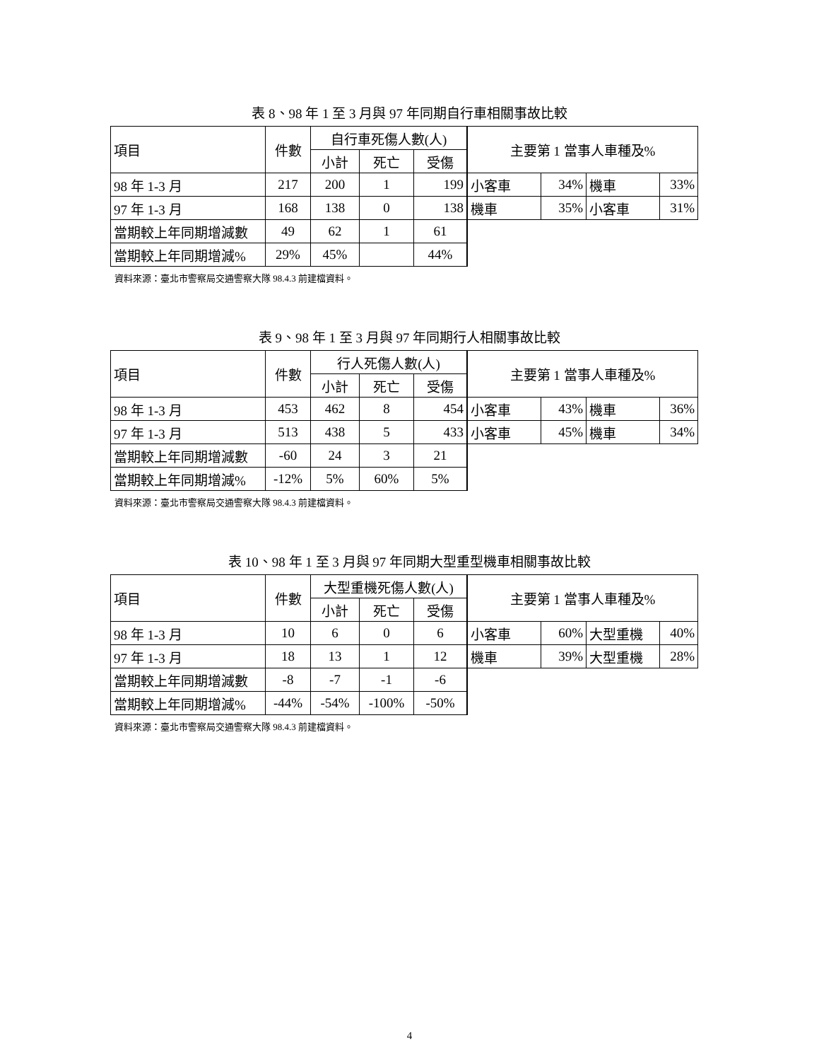表 8、98 年 1 至 3 月與 97 年同期自行車相關事故比較
| 項目 | 件數 | 自行車死傷人數(人) | | | 主要第 1 當事人車種及% | | | |
| --- | --- | --- | --- | --- | --- | --- | --- | --- |
| | | 小計 | 死亡 | 受傷 | | | | |
| 98 年 1-3 月 | 217 | 200 | 1 | 199 | 小客車 | 34% | 機車 | 33% |
| 97 年 1-3 月 | 168 | 138 | 0 | 138 | 機車 | 35% | 小客車 | 31% |
| 當期較上年同期增減數 | 49 | 62 | 1 | 61 | | | | |
| 當期較上年同期增減% | 29% | 45% | | 44% | | | | |
資料來源：臺北市警察局交通警察大隊 98.4.3 前建檔資料。
表 9、98 年 1 至 3 月與 97 年同期行人相關事故比較
| 項目 | 件數 | 行人死傷人數(人) | | | 主要第 1 當事人車種及% | | | |
| --- | --- | --- | --- | --- | --- | --- | --- | --- |
| | | 小計 | 死亡 | 受傷 | | | | |
| 98 年 1-3 月 | 453 | 462 | 8 | 454 | 小客車 | 43% | 機車 | 36% |
| 97 年 1-3 月 | 513 | 438 | 5 | 433 | 小客車 | 45% | 機車 | 34% |
| 當期較上年同期增減數 | -60 | 24 | 3 | 21 | | | | |
| 當期較上年同期增減% | -12% | 5% | 60% | 5% | | | | |
資料來源：臺北市警察局交通警察大隊 98.4.3 前建檔資料。
表 10、98 年 1 至 3 月與 97 年同期大型重型機車相關事故比較
| 項目 | 件數 | 大型重機死傷人數(人) | | | 主要第 1 當事人車種及% | | | |
| --- | --- | --- | --- | --- | --- | --- | --- | --- |
| | | 小計 | 死亡 | 受傷 | | | | |
| 98 年 1-3 月 | 10 | 6 | 0 | 6 | 小客車 | 60% | 大型重機 | 40% |
| 97 年 1-3 月 | 18 | 13 | 1 | 12 | 機車 | 39% | 大型重機 | 28% |
| 當期較上年同期增減數 | -8 | -7 | -1 | -6 | | | | |
| 當期較上年同期增減% | -44% | -54% | -100% | -50% | | | | |
資料來源：臺北市警察局交通警察大隊 98.4.3 前建檔資料。
4